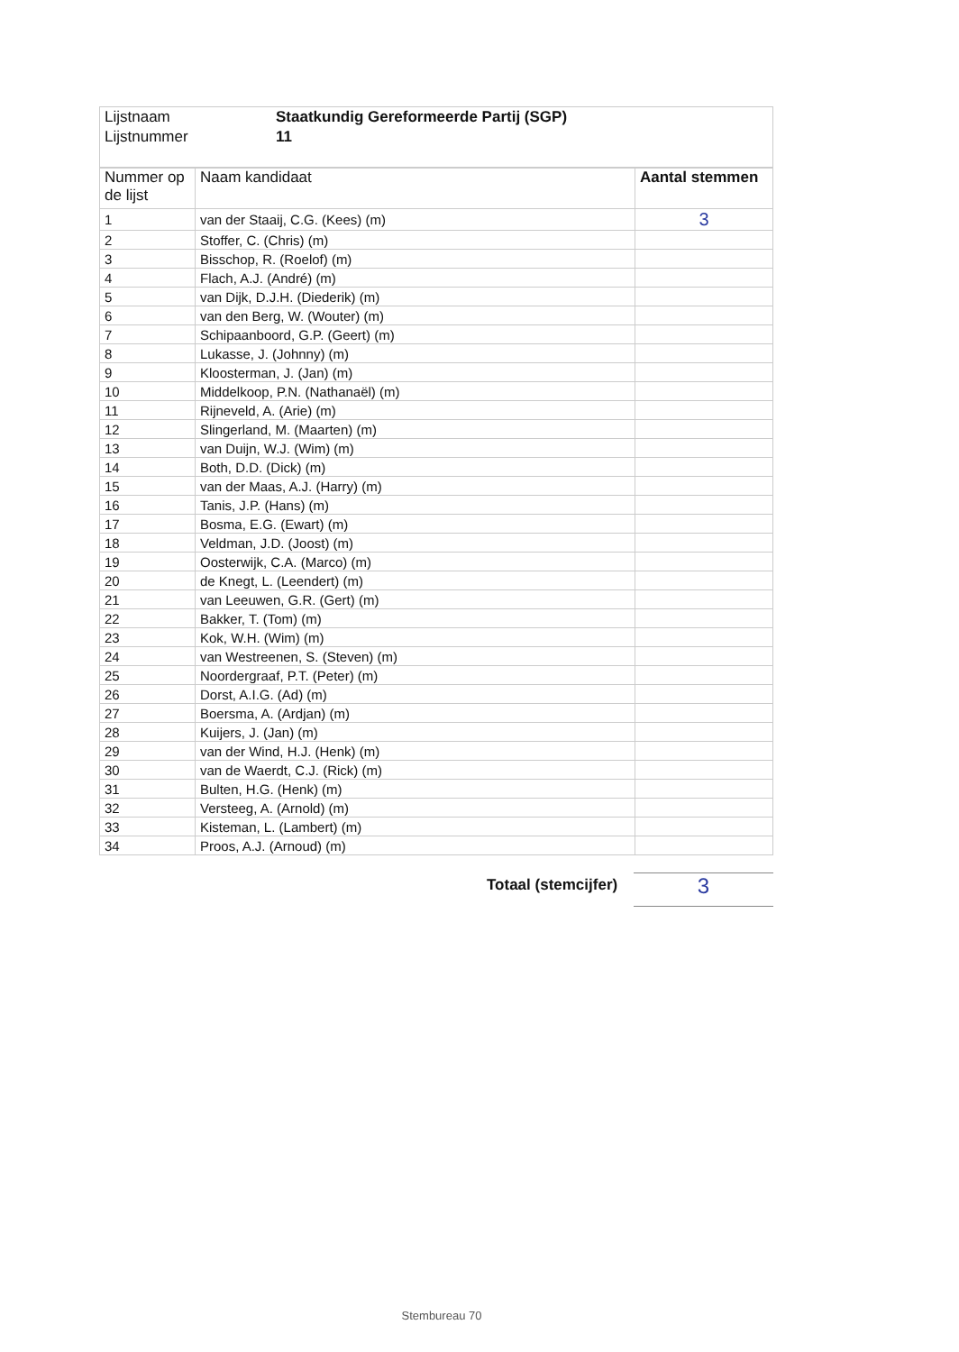| Lijstnaam | Staatkundig Gereformeerde Partij (SGP) |
| Lijstnummer | 11 |
| Nummer op de lijst | Naam kandidaat | Aantal stemmen |
| --- | --- | --- |
| 1 | van der Staaij, C.G. (Kees) (m) | 3 |
| 2 | Stoffer, C. (Chris) (m) | |
| 3 | Bisschop, R. (Roelof) (m) | |
| 4 | Flach, A.J. (André) (m) | |
| 5 | van Dijk, D.J.H. (Diederik) (m) | |
| 6 | van den Berg, W. (Wouter) (m) | |
| 7 | Schipaanboord, G.P. (Geert) (m) | |
| 8 | Lukasse, J. (Johnny) (m) | |
| 9 | Kloosterman, J. (Jan) (m) | |
| 10 | Middelkoop, P.N. (Nathanaël) (m) | |
| 11 | Rijneveld, A. (Arie) (m) | |
| 12 | Slingerland, M. (Maarten) (m) | |
| 13 | van Duijn, W.J. (Wim) (m) | |
| 14 | Both, D.D. (Dick) (m) | |
| 15 | van der Maas, A.J. (Harry) (m) | |
| 16 | Tanis, J.P. (Hans) (m) | |
| 17 | Bosma, E.G. (Ewart) (m) | |
| 18 | Veldman, J.D. (Joost) (m) | |
| 19 | Oosterwijk, C.A. (Marco) (m) | |
| 20 | de Knegt, L. (Leendert) (m) | |
| 21 | van Leeuwen, G.R. (Gert) (m) | |
| 22 | Bakker, T. (Tom) (m) | |
| 23 | Kok, W.H. (Wim) (m) | |
| 24 | van Westreenen, S. (Steven) (m) | |
| 25 | Noordergraaf, P.T. (Peter) (m) | |
| 26 | Dorst, A.I.G. (Ad) (m) | |
| 27 | Boersma, A. (Ardjan) (m) | |
| 28 | Kuijers, J. (Jan) (m) | |
| 29 | van der Wind, H.J. (Henk) (m) | |
| 30 | van de Waerdt, C.J. (Rick) (m) | |
| 31 | Bulten, H.G. (Henk) (m) | |
| 32 | Versteeg, A. (Arnold) (m) | |
| 33 | Kisteman, L. (Lambert) (m) | |
| 34 | Proos, A.J. (Arnoud) (m) | |
Totaal (stemcijfer) 3
Stembureau 70